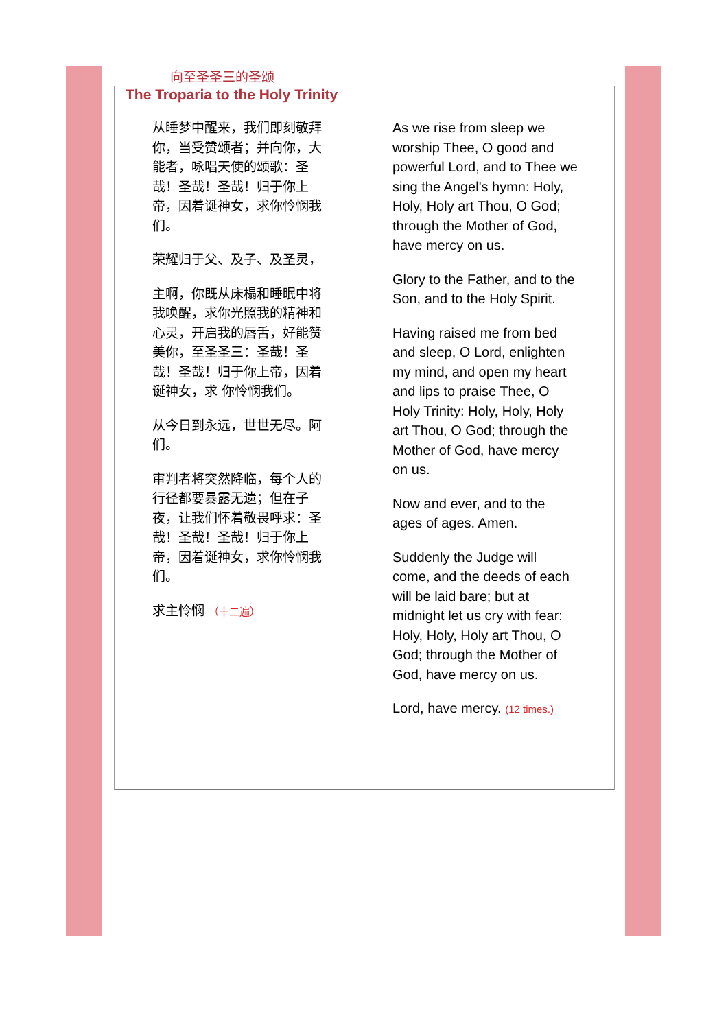向至圣圣三的圣颂
The Troparia to the Holy Trinity
从睡梦中醒来，我们即刻敬拜你，当受赞颂者；并向你，大能者，咏唱天使的颂歌：圣哉！圣哉！圣哉！归于你上帝，因着诞神女，求你怜悯我们。
荣耀归于父、及子、及圣灵，
主啊，你既从床榻和睡眠中将我唤醒，求你光照我的精神和心灵，开启我的唇舌，好能赞美你，至圣圣三：圣哉！圣哉！圣哉！归于你上帝，因着诞神女，求 你怜悯我们。
从今日到永远，世世无尽。阿们。
审判者将突然降临，每个人的行径都要暴露无遗；但在子夜，让我们怀着敬畏呼求：圣哉！圣哉！圣哉！归于你上帝，因着诞神女，求你怜悯我们。
求主怜悯 （十二遍）
As we rise from sleep we worship Thee, O good and powerful Lord, and to Thee we sing the Angel's hymn: Holy, Holy, Holy art Thou, O God; through the Mother of God, have mercy on us.
Glory to the Father, and to the Son, and to the Holy Spirit.
Having raised me from bed and sleep, O Lord, enlighten my mind, and open my heart and lips to praise Thee, O Holy Trinity: Holy, Holy, Holy art Thou, O God; through the Mother of God, have mercy on us.
Now and ever, and to the ages of ages. Amen.
Suddenly the Judge will come, and the deeds of each will be laid bare; but at midnight let us cry with fear: Holy, Holy, Holy art Thou, O God; through the Mother of God, have mercy on us.
Lord, have mercy. (12 times.)